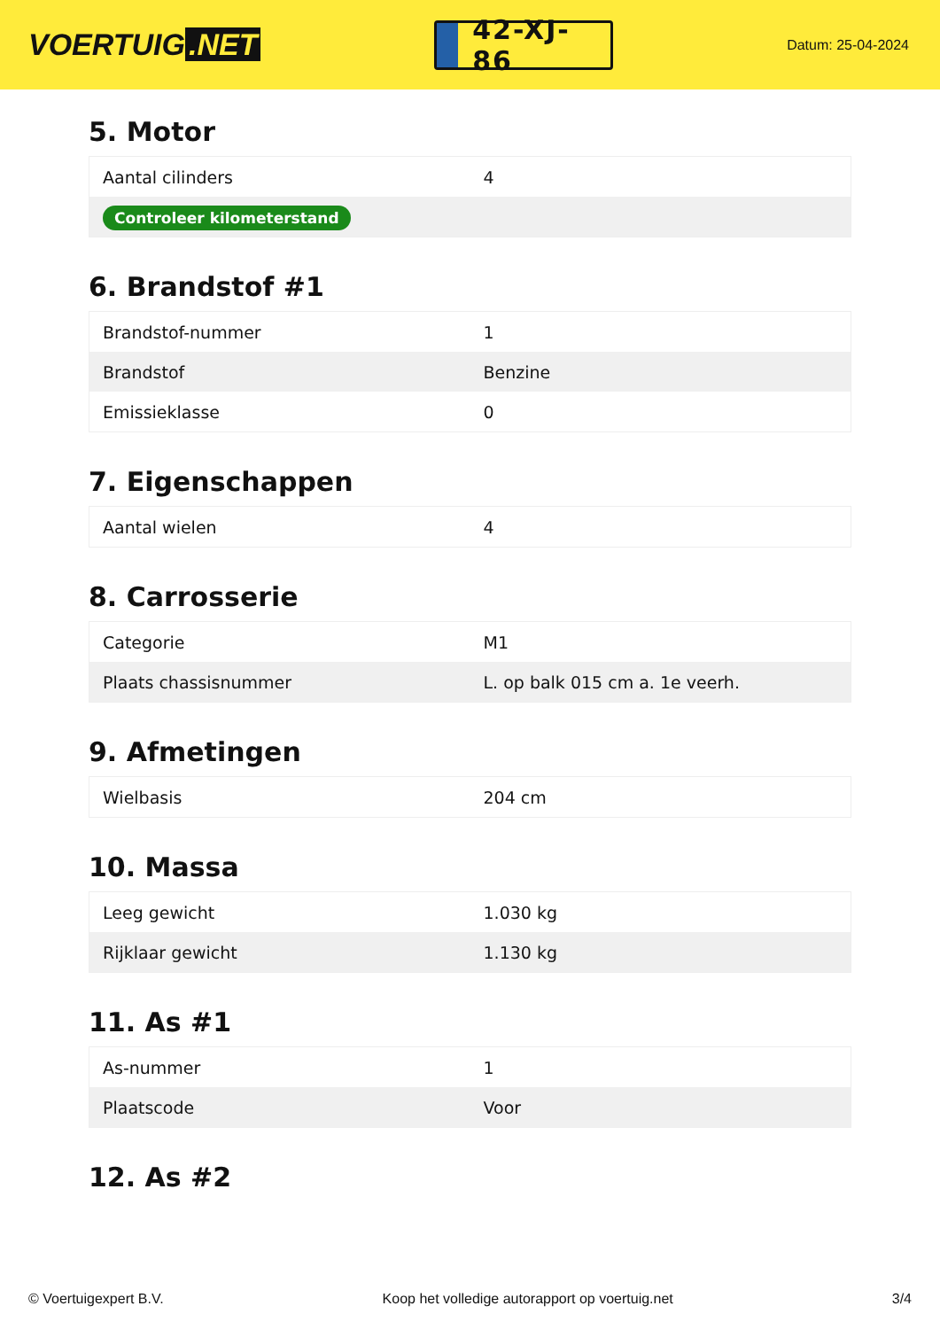VOERTUIG.NET
42-XJ-86
Datum: 25-04-2024
5. Motor
| Aantal cilinders | 4 |
| Controleer kilometerstand | |
6. Brandstof #1
| Brandstof-nummer | 1 |
| Brandstof | Benzine |
| Emissieklasse | 0 |
7. Eigenschappen
| Aantal wielen | 4 |
8. Carrosserie
| Categorie | M1 |
| Plaats chassisnummer | L. op balk 015 cm a. 1e veerh. |
9. Afmetingen
| Wielbasis | 204 cm |
10. Massa
| Leeg gewicht | 1.030 kg |
| Rijklaar gewicht | 1.130 kg |
11. As #1
| As-nummer | 1 |
| Plaatscode | Voor |
12. As #2
© Voertuigexpert B.V. Koop het volledige autorapport op voertuig.net 3/4